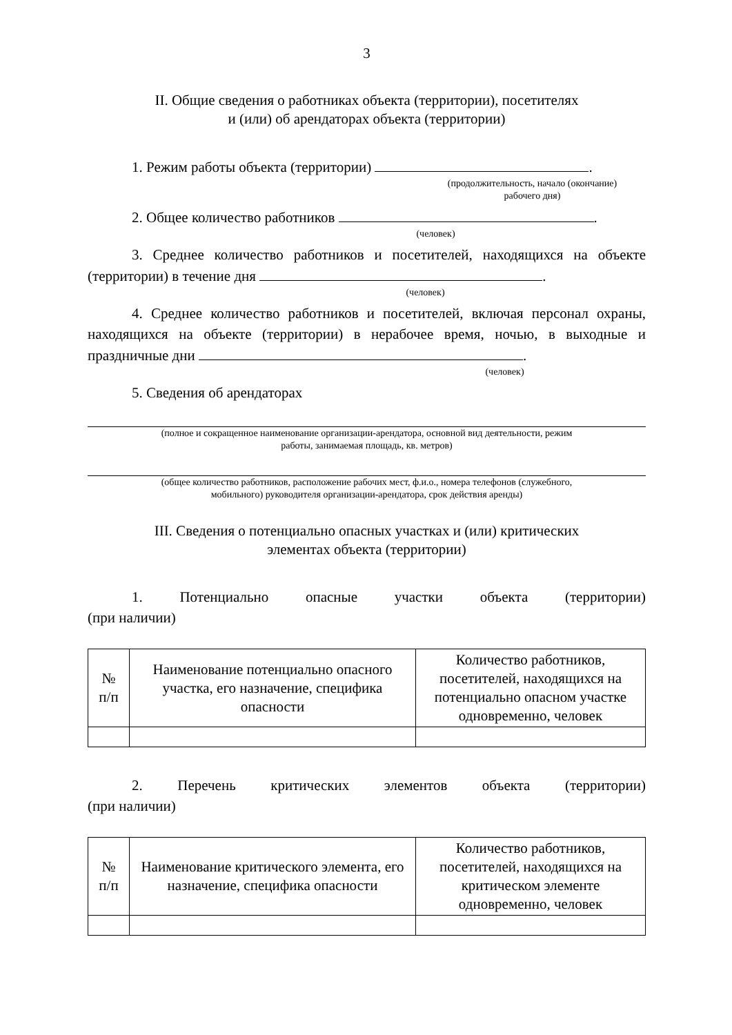3
II. Общие сведения о работниках объекта (территории), посетителях
и (или) об арендаторах объекта (территории)
1. Режим работы объекта (территории) .
(продолжительность, начало (окончание)
рабочего дня)
2. Общее количество работников .
(человек)
3. Среднее количество работников и посетителей, находящихся на объекте (территории) в течение дня .
(человек)
4. Среднее количество работников и посетителей, включая персонал охраны, находящихся на объекте (территории) в нерабочее время, ночью, в выходные и праздничные дни .
(человек)
5. Сведения об арендаторах
(полное и сокращенное наименование организации-арендатора, основной вид деятельности, режим
работы, занимаемая площадь, кв. метров)
(общее количество работников, расположение рабочих мест, ф.и.о., номера телефонов (служебного,
мобильного) руководителя организации-арендатора, срок действия аренды)
III. Сведения о потенциально опасных участках и (или) критических
элементах объекта (территории)
1. Потенциально опасные участки объекта (территории)
(при наличии)
| № п/п | Наименование потенциально опасного участка, его назначение, специфика опасности | Количество работников, посетителей, находящихся на потенциально опасном участке одновременно, человек |
| --- | --- | --- |
2. Перечень критических элементов объекта (территории)
(при наличии)
| № п/п | Наименование критического элемента, его назначение, специфика опасности | Количество работников, посетителей, находящихся на критическом элементе одновременно, человек |
| --- | --- | --- |